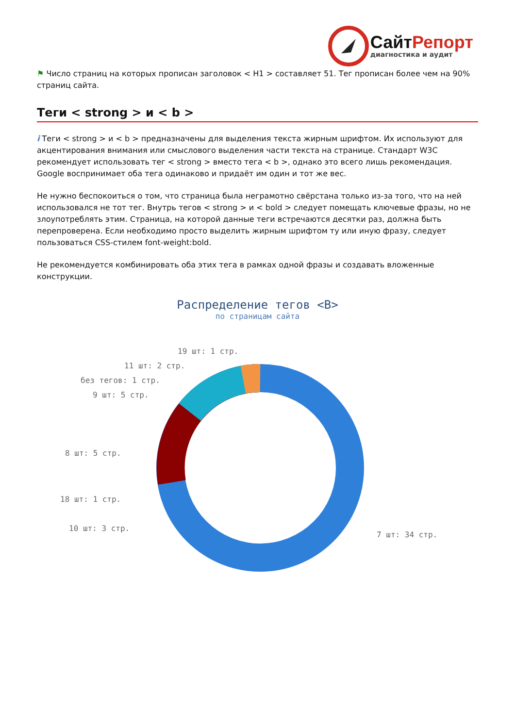СайтРепорт
диагностика и аудит
⚑ Число страниц на которых прописан заголовок < H1 > составляет 51. Тег прописан более чем на 90% страниц сайта.
Теги < strong > и < b >
i Теги < strong > и < b > предназначены для выделения текста жирным шрифтом. Их используют для акцентирования внимания или смыслового выделения части текста на странице. Стандарт W3C рекомендует использовать тег < strong > вместо тега < b >, однако это всего лишь рекомендация. Google воспринимает оба тега одинаково и придаёт им один и тот же вес.
Не нужно беспокоиться о том, что страница была неграмотно свёрстана только из-за того, что на ней использовался не тот тег. Внутрь тегов < strong > и < bold > следует помещать ключевые фразы, но не злоупотреблять этим. Страница, на которой данные теги встречаются десятки раз, должна быть перепроверена. Если необходимо просто выделить жирным шрифтом ту или иную фразу, следует пользоваться CSS-стилем font-weight:bold.
Не рекомендуется комбинировать оба этих тега в рамках одной фразы и создавать вложенные конструкции.
Распределение тегов <B>
по страницам сайта
19 шт: 1 стр.
11 шт: 2 стр.
без тегов: 1 стр.
9 шт: 5 стр.
8 шт: 5 стр.
18 шт: 1 стр.
10 шт: 3 стр.
7 шт: 34 стр.